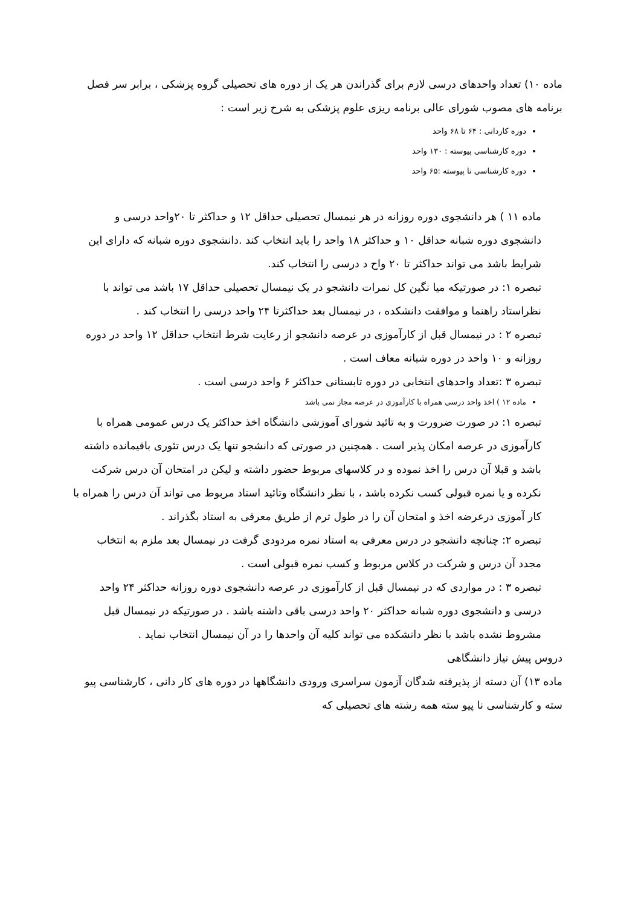ماده ۱۰) تعداد واحدهای درسی لازم برای گذراندن هر یک از دوره های تحصیلی گروه پزشکی ، برابر سر فصل برنامه های مصوب شورای عالی برنامه ریزی علوم پزشکی به شرح زیر است :
دوره کاردانی : ۶۴ تا ۶۸ واحد
دوره کارشناسی پیوسته : ۱۳۰ واحد
دوره کارشناسی نا پیوسته :۶۵ واحد
ماده ۱۱ ) هر دانشجوی دوره روزانه در هر نیمسال تحصیلی حداقل ۱۲ و حداکثر تا ۲۰واحد درسی و دانشجوی دوره شبانه حداقل ۱۰ و حداکثر ۱۸ واحد را باید انتخاب کند .دانشجوی دوره شبانه که دارای این شرایط باشد می تواند حداکثر تا ۲۰ واح د درسی را انتخاب کند.
تبصره ۱: در صورتیکه میا نگین کل نمرات دانشجو در یک نیمسال تحصیلی حداقل ۱۷ باشد می تواند با نظراستاد راهنما و موافقت دانشکده ، در نیمسال بعد حداکثرتا ۲۴ واحد درسی را انتخاب کند .
تبصره ۲ : در نیمسال قبل از کارآموزی در عرصه دانشجو از رعایت شرط انتخاب حداقل ۱۲ واحد در دوره روزانه و ۱۰ واحد در دوره شبانه معاف است .
تبصره ۳ :تعداد واحدهای انتخابی در دوره تابستانی حداکثر ۶ واحد درسی است .
ماده ۱۲ ) اخذ واحد درسی همراه با کارآموزی در عرصه مجاز نمی باشد
تبصره ۱: در صورت ضرورت و به تائید شورای آموزشی دانشگاه اخذ حداکثر یک درس عمومی همراه با کارآموزی در عرصه امکان پذیر است . همچنین در صورتی که دانشجو تنها یک درس تئوری باقیمانده داشته باشد و قبلا آن درس را اخذ نموده و در کلاسهای مربوط حضور داشته و لیکن در امتحان آن درس شرکت نکرده و یا نمره قبولی کسب نکرده باشد ، با نظر دانشگاه وتائید استاد مربوط می تواند آن درس را همراه با کار آموزی درعرضه اخذ و امتحان آن را در طول ترم از طریق معرفی به استاد بگذراند .
تبصره ۲: چنانچه دانشجو در درس معرفی به استاد نمره مردودی گرفت در نیمسال بعد ملزم به انتخاب مجدد آن درس و شرکت در کلاس مربوط و کسب نمره قبولی است .
تبصره ۳ : در مواردی که در نیمسال قبل از کارآموزی در عرصه دانشجوی دوره روزانه حداکثر ۲۴ واحد درسی و دانشجوی دوره شبانه حداکثر ۲۰ واحد درسی باقی داشته باشد . در صورتیکه در نیمسال قبل مشروط نشده باشد با نظر دانشکده می تواند کلیه آن واحدها را در آن نیمسال انتخاب نماید .
دروس پیش نیاز دانشگاهی
ماده ۱۳) آن دسته از پذیرفته شدگان آزمون سراسری ورودی دانشگاهها در دوره های کار دانی ، کارشناسی پیو سته و کارشناسی نا پیو سته همه رشته های تحصیلی که